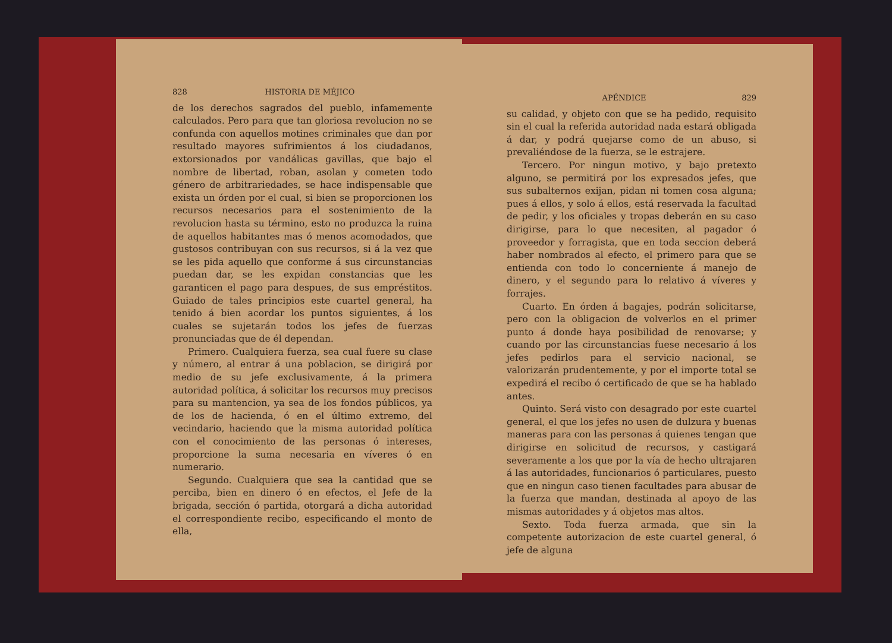828 HISTORIA DE MÉJICO
de los derechos sagrados del pueblo, infamemente calculados. Pero para que tan gloriosa revolucion no se confunda con aquellos motines criminales que dan por resultado mayores sufrimientos á los ciudadanos, extorsionados por vandálicas gavillas, que bajo el nombre de libertad, roban, asolan y cometen todo género de arbitrariedades, se hace indispensable que exista un órden por el cual, si bien se proporcionen los recursos necesarios para el sostenimiento de la revolucion hasta su término, esto no produzca la ruina de aquellos habitantes mas ó menos acomodados, que gustosos contribuyan con sus recursos, si á la vez que se les pida aquello que conforme á sus circunstancias puedan dar, se les expidan constancias que les garanticen el pago para despues, de sus empréstitos. Guiado de tales principios este cuartel general, ha tenido á bien acordar los puntos siguientes, á los cuales se sujetarán todos los jefes de fuerzas pronunciadas que de él dependan.
Primero. Cualquiera fuerza, sea cual fuere su clase y número, al entrar á una poblacion, se dirigirá por medio de su jefe exclusivamente, á la primera autoridad política, á solicitar los recursos muy precisos para su mantencion, ya sea de los fondos públicos, ya de los de hacienda, ó en el último extremo, del vecindario, haciendo que la misma autoridad política con el conocimiento de las personas ó intereses, proporcione la suma necesaria en víveres ó en numerario.
Segundo. Cualquiera que sea la cantidad que se perciba, bien en dinero ó en efectos, el Jefe de la brigada, sección ó partida, otorgará a dicha autoridad el correspondiente recibo, especificando el monto de ella,
APÉNDICE 829
su calidad, y objeto con que se ha pedido, requisito sin el cual la referida autoridad nada estará obligada á dar, y podrá quejarse como de un abuso, si prevaliéndose de la fuerza, se le estrajere.
Tercero. Por ningun motivo, y bajo pretexto alguno, se permitirá por los expresados jefes, que sus subalternos exijan, pidan ni tomen cosa alguna; pues á ellos, y solo á ellos, está reservada la facultad de pedir, y los oficiales y tropas deberán en su caso dirigirse, para lo que necesiten, al pagador ó proveedor y forragista, que en toda seccion deberá haber nombrados al efecto, el primero para que se entienda con todo lo concerniente á manejo de dinero, y el segundo para lo relativo á víveres y forrajes.
Cuarto. En órden á bagajes, podrán solicitarse, pero con la obligacion de volverlos en el primer punto á donde haya posibilidad de renovarse; y cuando por las circunstancias fuese necesario á los jefes pedirlos para el servicio nacional, se valorizarán prudentemente, y por el importe total se expedirá el recibo ó certificado de que se ha hablado antes.
Quinto. Será visto con desagrado por este cuartel general, el que los jefes no usen de dulzura y buenas maneras para con las personas á quienes tengan que dirigirse en solicitud de recursos, y castigará severamente a los que por la vía de hecho ultrajaren á las autoridades, funcionarios ó particulares, puesto que en ningun caso tienen facultades para abusar de la fuerza que mandan, destinada al apoyo de las mismas autoridades y á objetos mas altos.
Sexto. Toda fuerza armada, que sin la competente autorizacion de este cuartel general, ó jefe de alguna